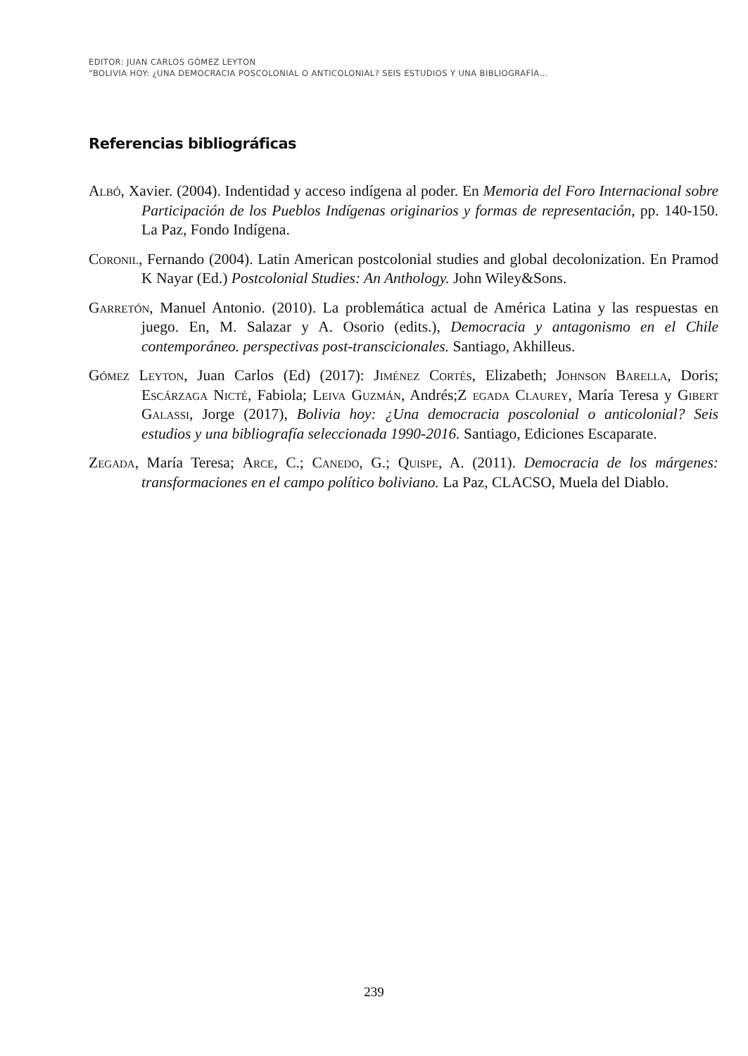EDITOR: JUAN CARLOS GÓMEZ LEYTON
“BOLIVIA HOY: ¿UNA DEMOCRACIA POSCOLONIAL O ANTICOLONIAL? SEIS ESTUDIOS Y UNA BIBLIOGRAFÍA…
Referencias bibliográficas
Albó, Xavier. (2004). Indentidad y acceso indígena al poder. En Memoria del Foro Internacional sobre Participación de los Pueblos Indígenas originarios y formas de representación, pp. 140-150. La Paz, Fondo Indígena.
Coronil, Fernando (2004). Latin American postcolonial studies and global decolonization. En Pramod K Nayar (Ed.) Postcolonial Studies: An Anthology. John Wiley&Sons.
Garretón, Manuel Antonio. (2010). La problemática actual de América Latina y las respuestas en juego. En, M. Salazar y A. Osorio (edits.), Democracia y antagonismo en el Chile contemporáneo. perspectivas post-transcicionales. Santiago, Akhilleus.
Gómez Leyton, Juan Carlos (Ed) (2017): Jiménez Cortés, Elizabeth; Johnson Barella, Doris; Escárzaga Nicté, Fabiola; Leiva Guzmán, Andrés;Z egada Claurey, María Teresa y Gibert Galassi, Jorge (2017), Bolivia hoy: ¿Una democracia poscolonial o anticolonial? Seis estudios y una bibliografía seleccionada 1990-2016. Santiago, Ediciones Escaparate.
Zegada, María Teresa; Arce, C.; Canedo, G.; Quispe, A. (2011). Democracia de los márgenes: transformaciones en el campo político boliviano. La Paz, CLACSO, Muela del Diablo.
239